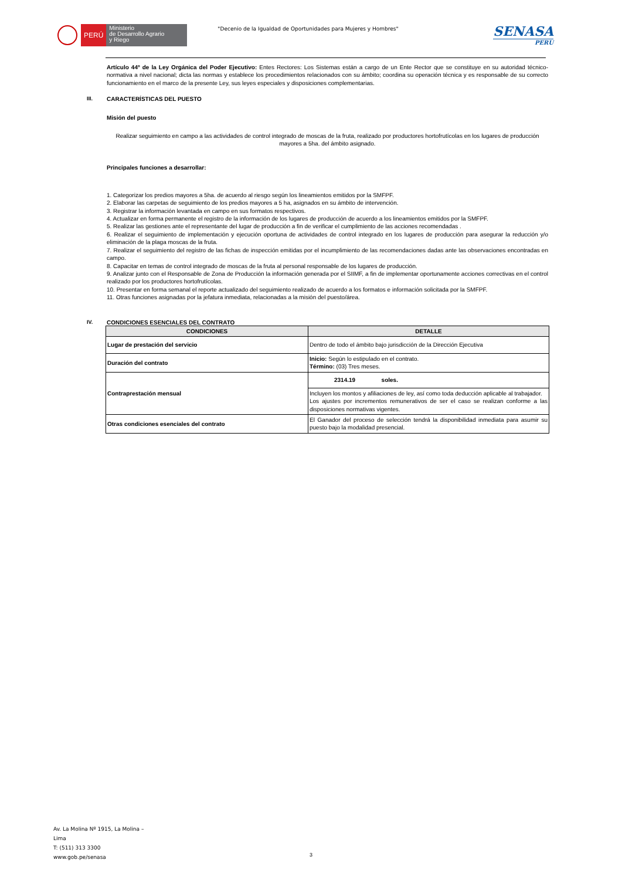PERÚ
Ministerio
de Desarrollo Agrario
y Riego
"Decenio de la Igualdad de Oportunidades para Mujeres y Hombres"
SENASA
PERU
Artículo 44º de la Ley Orgánica del Poder Ejecutivo: Entes Rectores: Los Sistemas están a cargo de un Ente Rector que se constituye en su autoridad técnico-normativa a nivel nacional; dicta las normas y establece los procedimientos relacionados con su ámbito; coordina su operación técnica y es responsable de su correcto funcionamiento en el marco de la presente Ley, sus leyes especiales y disposiciones complementarias.
III. CARACTERÍSTICAS DEL PUESTO
Misión del puesto
Realizar seguimiento en campo a las actividades de control integrado de moscas de la fruta, realizado por productores hortofrutícolas en los lugares de producción mayores a 5ha. del ámbito asignado.
Principales funciones a desarrollar:
1. Categorizar los predios mayores a 5ha. de acuerdo al riesgo según los lineamientos emitidos por la SMFPF.
2. Elaborar las carpetas de seguimiento de los predios mayores a 5 ha, asignados en su ámbito de intervención.
3. Registrar la información levantada en campo en sus formatos respectivos.
4. Actualizar en forma permanente el registro de la información de los lugares de producción de acuerdo a los lineamientos emitidos por la SMFPF.
5. Realizar las gestiones ante el representante del lugar de producción a fin de verificar el cumplimiento de las acciones recomendadas .
6. Realizar el seguimiento de implementación y ejecución oportuna de actividades de control integrado en los lugares de producción para asegurar la reducción y/o eliminación de la plaga moscas de la fruta.
7. Realizar el seguimiento del registro de las fichas de inspección emitidas por el incumplimiento de las recomendaciones dadas ante las observaciones encontradas en campo.
8. Capacitar en temas de control integrado de moscas de la fruta al personal responsable de los lugares de producción.
9. Analizar junto con el Responsable de Zona de Producción la información generada por el SIIMF, a fin de implementar oportunamente acciones correctivas en el control realizado por los productores hortofrutícolas.
10. Presentar en forma semanal el reporte actualizado del seguimiento realizado de acuerdo a los formatos e información solicitada por la SMFPF.
11. Otras funciones asignadas por la jefatura inmediata, relacionadas a la misión del puesto/área.
IV. CONDICIONES ESENCIALES DEL CONTRATO
| CONDICIONES | DETALLE |
| --- | --- |
| Lugar de prestación del servicio | Dentro de todo el ámbito bajo jurisdicción de la Dirección Ejecutiva |
| Duración del contrato | Inicio: Según lo estipulado en el contrato. Término: (03) Tres meses. |
| Contraprestación mensual | 2314.19 soles. |
| | Incluyen los montos y afiliaciones de ley, así como toda deducción aplicable al trabajador. Los ajustes por incrementos remunerativos de ser el caso se realizan conforme a las disposiciones normativas vigentes. |
| Otras condiciones esenciales del contrato | El Ganador del proceso de selección tendrá la disponibilidad inmediata para asumir su puesto bajo la modalidad presencial. |
Av. La Molina Nº 1915, La Molina –
Lima
T: (511) 313 3300
www.gob.pe/senasa
3